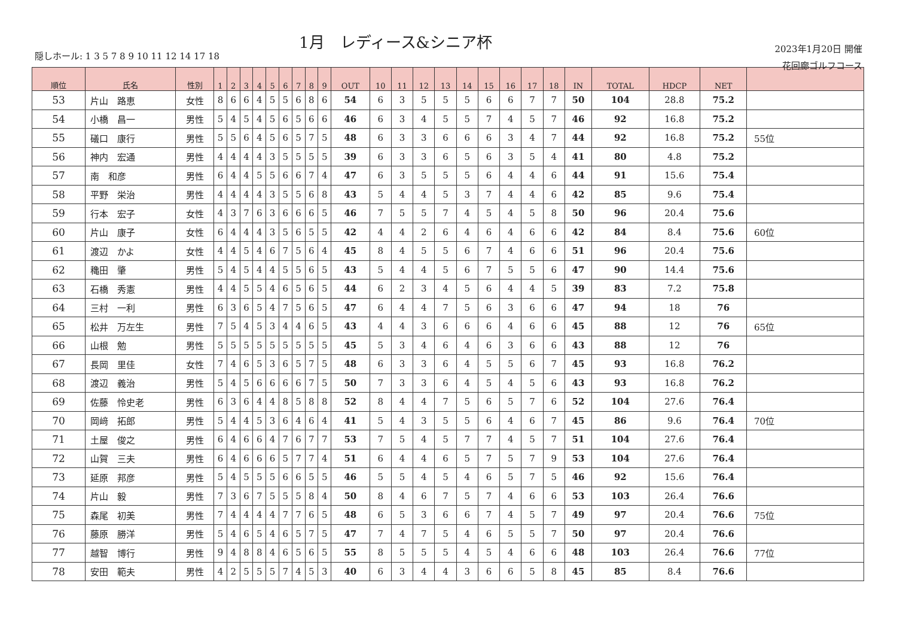1月　レディース&シニア杯
隠しホール: 1 3 5 7 8 9 10 11 12 14 17 18
2023年1月20日 開催
花回廊ゴルフコース
| 順位 | 氏名 | 性別 | 1 | 2 | 3 | 4 | 5 | 6 | 7 | 8 | 9 | OUT | 10 | 11 | 12 | 13 | 14 | 15 | 16 | 17 | 18 | IN | TOTAL | HDCP | NET | |
| --- | --- | --- | --- | --- | --- | --- | --- | --- | --- | --- | --- | --- | --- | --- | --- | --- | --- | --- | --- | --- | --- | --- | --- | --- | --- | --- |
| 53 | 片山 路恵 | 女性 | 8 | 6 | 6 | 4 | 5 | 5 | 6 | 8 | 6 | 54 | 6 | 3 | 5 | 5 | 5 | 6 | 6 | 7 | 7 | 50 | 104 | 28.8 | 75.2 | |
| 54 | 小橋 昌一 | 男性 | 5 | 4 | 5 | 4 | 5 | 6 | 5 | 6 | 6 | 46 | 6 | 3 | 4 | 5 | 5 | 7 | 4 | 5 | 7 | 46 | 92 | 16.8 | 75.2 | |
| 55 | 礒口 康行 | 男性 | 5 | 5 | 6 | 4 | 5 | 6 | 5 | 7 | 5 | 48 | 6 | 3 | 3 | 6 | 6 | 6 | 3 | 4 | 7 | 44 | 92 | 16.8 | 75.2 | 55位 |
| 56 | 神内 宏通 | 男性 | 4 | 4 | 4 | 4 | 3 | 5 | 5 | 5 | 5 | 39 | 6 | 3 | 3 | 6 | 5 | 6 | 3 | 5 | 4 | 41 | 80 | 4.8 | 75.2 | |
| 57 | 南 和彦 | 男性 | 6 | 4 | 4 | 5 | 5 | 6 | 6 | 7 | 4 | 47 | 6 | 3 | 5 | 5 | 5 | 6 | 4 | 4 | 6 | 44 | 91 | 15.6 | 75.4 | |
| 58 | 平野 栄治 | 男性 | 4 | 4 | 4 | 4 | 3 | 5 | 5 | 6 | 8 | 43 | 5 | 4 | 4 | 5 | 3 | 7 | 4 | 4 | 6 | 42 | 85 | 9.6 | 75.4 | |
| 59 | 行本 宏子 | 女性 | 4 | 3 | 7 | 6 | 3 | 6 | 6 | 6 | 5 | 46 | 7 | 5 | 5 | 7 | 4 | 5 | 4 | 5 | 8 | 50 | 96 | 20.4 | 75.6 | |
| 60 | 片山 康子 | 女性 | 6 | 4 | 4 | 4 | 3 | 5 | 6 | 5 | 5 | 42 | 4 | 4 | 2 | 6 | 4 | 6 | 4 | 6 | 6 | 42 | 84 | 8.4 | 75.6 | 60位 |
| 61 | 渡辺 かよ | 女性 | 4 | 4 | 5 | 4 | 6 | 7 | 5 | 6 | 4 | 45 | 8 | 4 | 5 | 5 | 6 | 7 | 4 | 6 | 6 | 51 | 96 | 20.4 | 75.6 | |
| 62 | 穐田 肇 | 男性 | 5 | 4 | 5 | 4 | 4 | 5 | 5 | 6 | 5 | 43 | 5 | 4 | 4 | 5 | 6 | 7 | 5 | 5 | 6 | 47 | 90 | 14.4 | 75.6 | |
| 63 | 石橋 秀憲 | 男性 | 4 | 4 | 5 | 5 | 4 | 6 | 5 | 6 | 5 | 44 | 6 | 2 | 3 | 4 | 5 | 6 | 4 | 4 | 5 | 39 | 83 | 7.2 | 75.8 | |
| 64 | 三村 一利 | 男性 | 6 | 3 | 6 | 5 | 4 | 7 | 5 | 6 | 5 | 47 | 6 | 4 | 4 | 7 | 5 | 6 | 3 | 6 | 6 | 47 | 94 | 18 | 76 | |
| 65 | 松井 万左生 | 男性 | 7 | 5 | 4 | 5 | 3 | 4 | 4 | 6 | 5 | 43 | 4 | 4 | 3 | 6 | 6 | 6 | 4 | 6 | 6 | 45 | 88 | 12 | 76 | 65位 |
| 66 | 山根 勉 | 男性 | 5 | 5 | 5 | 5 | 5 | 5 | 5 | 5 | 5 | 45 | 5 | 3 | 4 | 6 | 4 | 6 | 3 | 6 | 6 | 43 | 88 | 12 | 76 | |
| 67 | 長岡 里佳 | 女性 | 7 | 4 | 6 | 5 | 3 | 6 | 5 | 7 | 5 | 48 | 6 | 3 | 3 | 6 | 4 | 5 | 5 | 6 | 7 | 45 | 93 | 16.8 | 76.2 | |
| 68 | 渡辺 義治 | 男性 | 5 | 4 | 5 | 6 | 6 | 6 | 6 | 7 | 5 | 50 | 7 | 3 | 3 | 6 | 4 | 5 | 4 | 5 | 6 | 43 | 93 | 16.8 | 76.2 | |
| 69 | 佐藤 怜史老 | 男性 | 6 | 3 | 6 | 4 | 4 | 8 | 5 | 8 | 8 | 52 | 8 | 4 | 4 | 7 | 5 | 6 | 5 | 7 | 6 | 52 | 104 | 27.6 | 76.4 | |
| 70 | 岡﨑 拓郎 | 男性 | 5 | 4 | 4 | 5 | 3 | 6 | 4 | 6 | 4 | 41 | 5 | 4 | 3 | 5 | 5 | 6 | 4 | 6 | 7 | 45 | 86 | 9.6 | 76.4 | 70位 |
| 71 | 土屋 俊之 | 男性 | 6 | 4 | 6 | 6 | 4 | 7 | 6 | 7 | 7 | 53 | 7 | 5 | 4 | 5 | 7 | 7 | 4 | 5 | 7 | 51 | 104 | 27.6 | 76.4 | |
| 72 | 山賀 三夫 | 男性 | 6 | 4 | 6 | 6 | 6 | 5 | 7 | 7 | 4 | 51 | 6 | 4 | 4 | 6 | 5 | 7 | 5 | 7 | 9 | 53 | 104 | 27.6 | 76.4 | |
| 73 | 延原 邦彦 | 男性 | 5 | 4 | 5 | 5 | 5 | 6 | 6 | 5 | 5 | 46 | 5 | 5 | 4 | 5 | 4 | 6 | 5 | 7 | 5 | 46 | 92 | 15.6 | 76.4 | |
| 74 | 片山 毅 | 男性 | 7 | 3 | 6 | 7 | 5 | 5 | 5 | 8 | 4 | 50 | 8 | 4 | 6 | 7 | 5 | 7 | 4 | 6 | 6 | 53 | 103 | 26.4 | 76.6 | |
| 75 | 森尾 初美 | 男性 | 7 | 4 | 4 | 4 | 4 | 7 | 7 | 6 | 5 | 48 | 6 | 5 | 3 | 6 | 6 | 7 | 4 | 5 | 7 | 49 | 97 | 20.4 | 76.6 | 75位 |
| 76 | 藤原 勝洋 | 男性 | 5 | 4 | 6 | 5 | 4 | 6 | 5 | 7 | 5 | 47 | 7 | 4 | 7 | 5 | 4 | 6 | 5 | 5 | 7 | 50 | 97 | 20.4 | 76.6 | |
| 77 | 越智 博行 | 男性 | 9 | 4 | 8 | 8 | 4 | 6 | 5 | 6 | 5 | 55 | 8 | 5 | 5 | 5 | 4 | 5 | 4 | 6 | 6 | 48 | 103 | 26.4 | 76.6 | 77位 |
| 78 | 安田 範夫 | 男性 | 4 | 2 | 5 | 5 | 5 | 7 | 4 | 5 | 3 | 40 | 6 | 3 | 4 | 4 | 3 | 6 | 6 | 5 | 8 | 45 | 85 | 8.4 | 76.6 | |